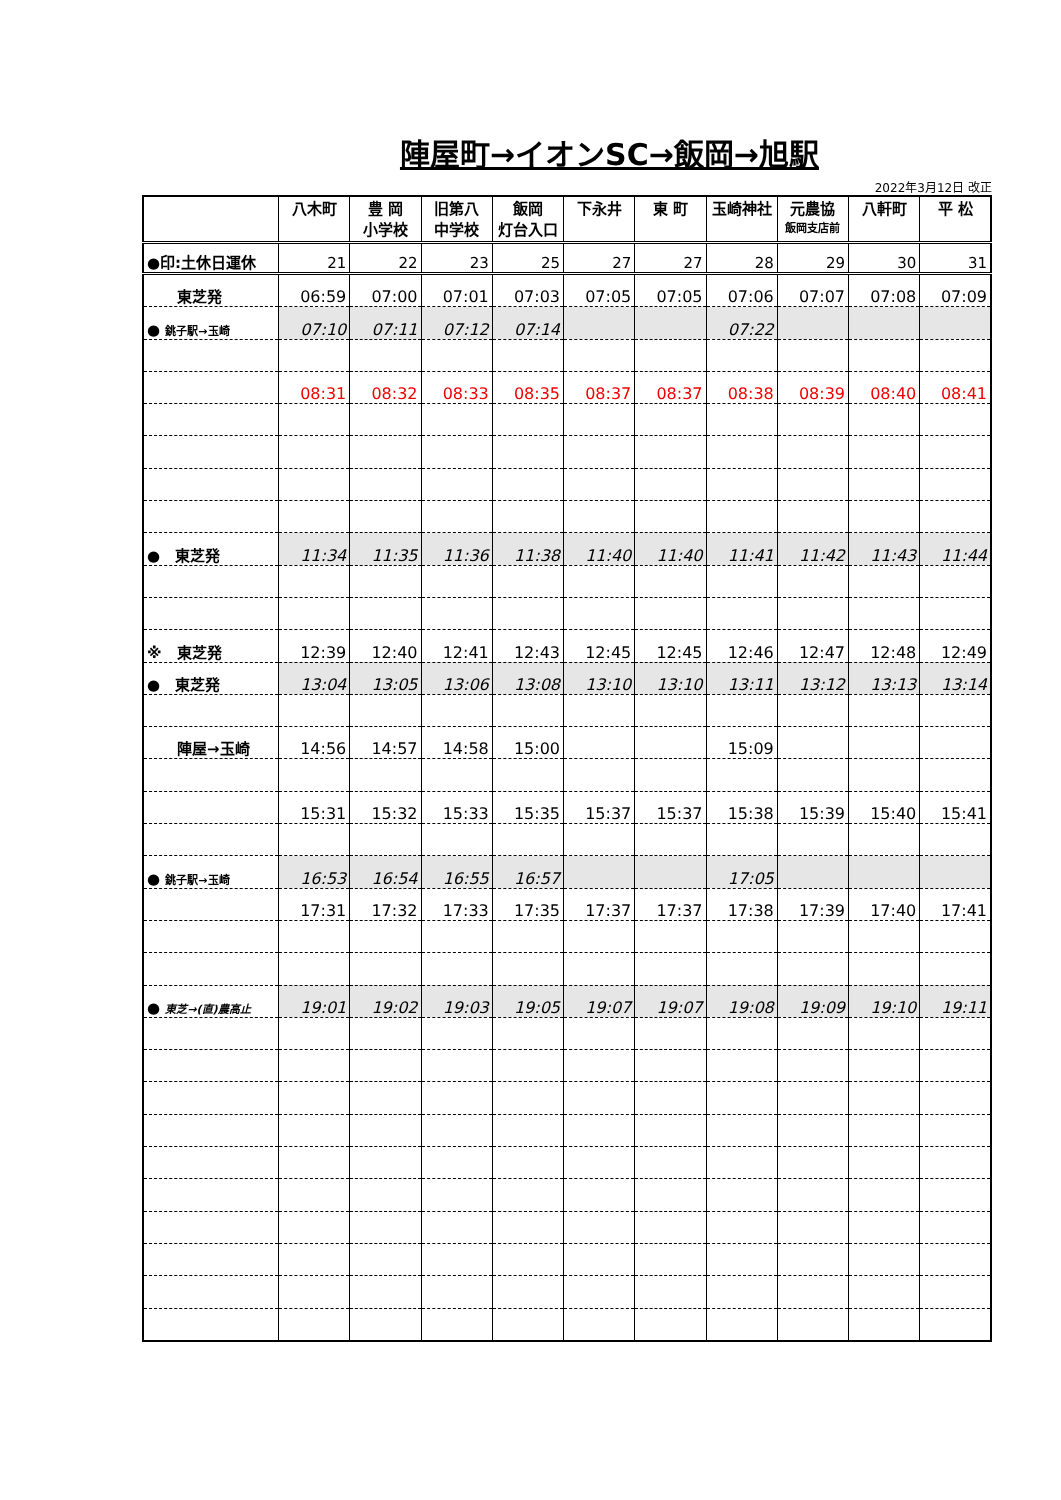陣屋町→イオンSC→飯岡→旭駅
2022年3月12日 改正
| | 八木町 | 豊 岡 小学校 | 旧第八 中学校 | 飯岡 灯台入口 | 下永井 | 東 町 | 玉崎神社 | 元農協 飯岡支店前 | 八軒町 | 平 松 |
| --- | --- | --- | --- | --- | --- | --- | --- | --- | --- | --- |
| ●印:土休日運休 | 21 | 22 | 23 | 25 | 27 | 27 | 28 | 29 | 30 | 31 |
| 東芝発 | 06:59 | 07:00 | 07:01 | 07:03 | 07:05 | 07:05 | 07:06 | 07:07 | 07:08 | 07:09 |
| ● 銚子駅→玉崎 | 07:10 | 07:11 | 07:12 | 07:14 | | | 07:22 | | | |
| | 08:31 | 08:32 | 08:33 | 08:35 | 08:37 | 08:37 | 08:38 | 08:39 | 08:40 | 08:41 |
| ● 東芝発 | 11:34 | 11:35 | 11:36 | 11:38 | 11:40 | 11:40 | 11:41 | 11:42 | 11:43 | 11:44 |
| ※ 東芝発 | 12:39 | 12:40 | 12:41 | 12:43 | 12:45 | 12:45 | 12:46 | 12:47 | 12:48 | 12:49 |
| ● 東芝発 | 13:04 | 13:05 | 13:06 | 13:08 | 13:10 | 13:10 | 13:11 | 13:12 | 13:13 | 13:14 |
| 陣屋→玉崎 | 14:56 | 14:57 | 14:58 | 15:00 | | | 15:09 | | | |
| | 15:31 | 15:32 | 15:33 | 15:35 | 15:37 | 15:37 | 15:38 | 15:39 | 15:40 | 15:41 |
| ● 銚子駅→玉崎 | 16:53 | 16:54 | 16:55 | 16:57 | | | 17:05 | | | |
| | 17:31 | 17:32 | 17:33 | 17:35 | 17:37 | 17:37 | 17:38 | 17:39 | 17:40 | 17:41 |
| ● 東芝→(直)農高止 | 19:01 | 19:02 | 19:03 | 19:05 | 19:07 | 19:07 | 19:08 | 19:09 | 19:10 | 19:11 |